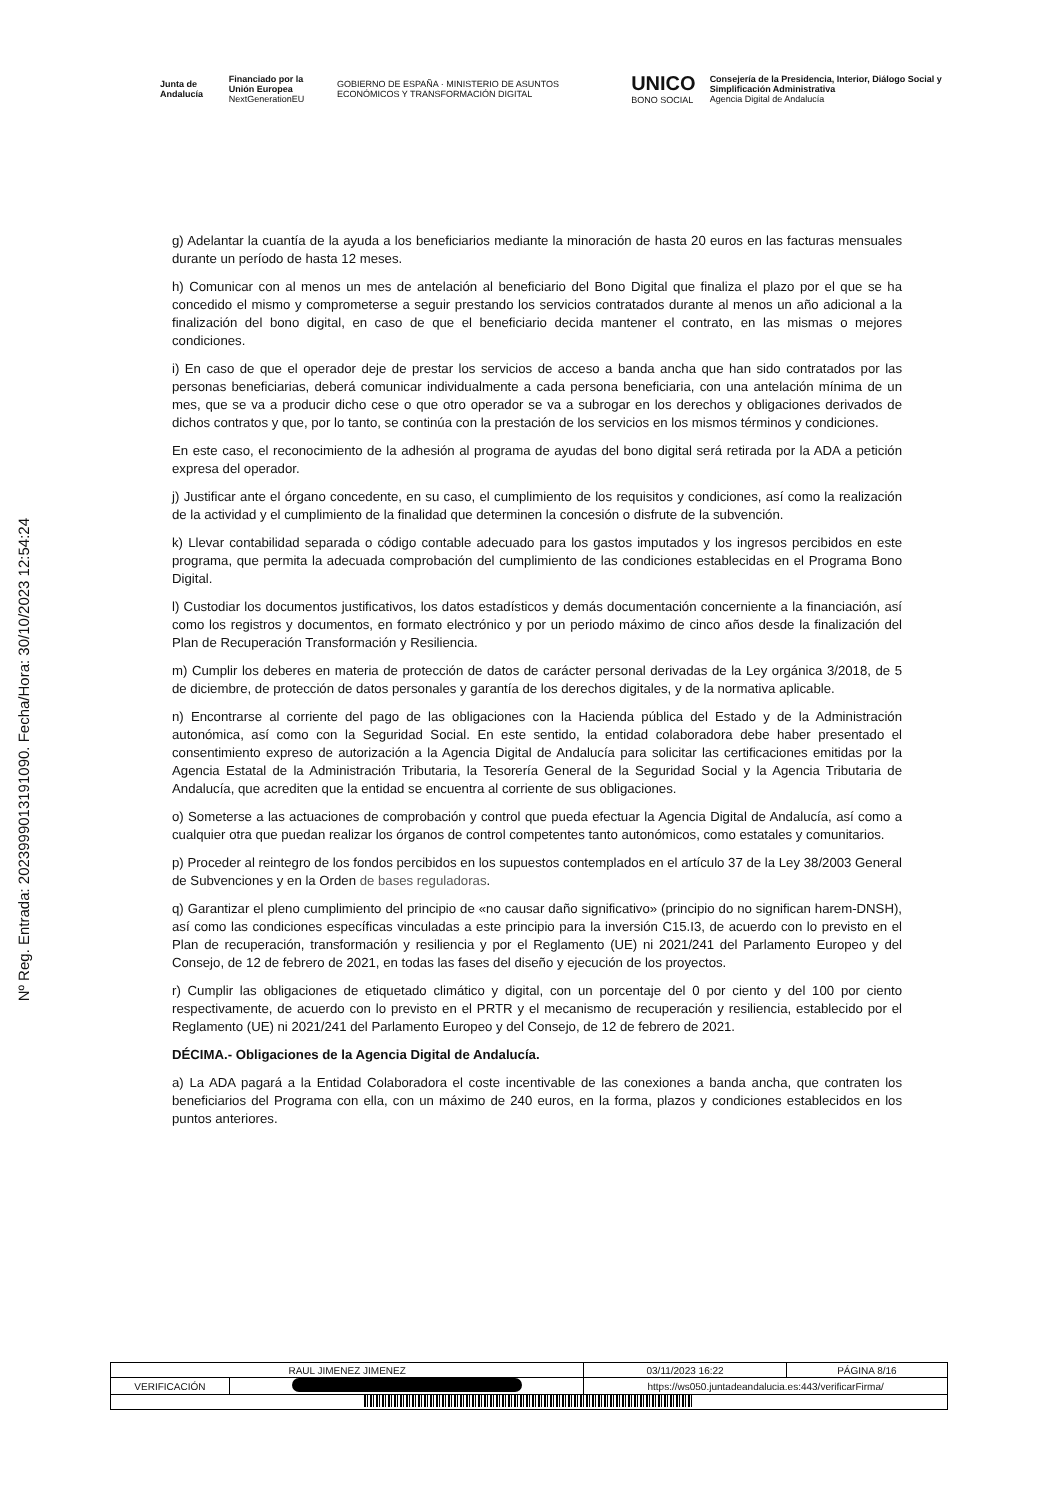Junta de Andalucía Financiado por la Unión Europea
NextGenerationEU GOBIERNO DE ESPAÑA · MINISTERIO DE ASUNTOS ECONÓMICOS Y TRANSFORMACIÓN DIGITAL UNICO
BONO SOCIAL Consejería de la Presidencia, Interior, Diálogo Social y Simplificación Administrativa
Agencia Digital de Andalucía
Nº Reg. Entrada: 202399901319109​0. Fecha/Hora: 30/10/2023 12:54:24
g) Adelantar la cuantía de la ayuda a los beneficiarios mediante la minoración de hasta 20 euros en las facturas mensuales durante un período de hasta 12 meses.
h) Comunicar con al menos un mes de antelación al beneficiario del Bono Digital que finaliza el plazo por el que se ha concedido el mismo y comprometerse a seguir prestando los servicios contratados durante al menos un año adicional a la finalización del bono digital, en caso de que el beneficiario decida mantener el contrato, en las mismas o mejores condiciones.
i) En caso de que el operador deje de prestar los servicios de acceso a banda ancha que han sido contratados por las personas beneficiarias, deberá comunicar individualmente a cada persona beneficiaria, con una antelación mínima de un mes, que se va a producir dicho cese o que otro operador se va a subrogar en los derechos y obligaciones derivados de dichos contratos y que, por lo tanto, se continúa con la prestación de los servicios en los mismos términos y condiciones.
En este caso, el reconocimiento de la adhesión al programa de ayudas del bono digital será retirada por la ADA a petición expresa del operador.
j) Justificar ante el órgano concedente, en su caso, el cumplimiento de los requisitos y condiciones, así como la realización de la actividad y el cumplimiento de la finalidad que determinen la concesión o disfrute de la subvención.
k) Llevar contabilidad separada o código contable adecuado para los gastos imputados y los ingresos percibidos en este programa, que permita la adecuada comprobación del cumplimiento de las condiciones establecidas en el Programa Bono Digital.
l) Custodiar los documentos justificativos, los datos estadísticos y demás documentación concerniente a la financiación, así como los registros y documentos, en formato electrónico y por un periodo máximo de cinco años desde la finalización del Plan de Recuperación Transformación y Resiliencia.
m) Cumplir los deberes en materia de protección de datos de carácter personal derivadas de la Ley orgánica 3/2018, de 5 de diciembre, de protección de datos personales y garantía de los derechos digitales, y de la normativa aplicable.
n) Encontrarse al corriente del pago de las obligaciones con la Hacienda pública del Estado y de la Administración autonómica, así como con la Seguridad Social. En este sentido, la entidad colaboradora debe haber presentado el consentimiento expreso de autorización a la Agencia Digital de Andalucía para solicitar las certificaciones emitidas por la Agencia Estatal de la Administración Tributaria, la Tesorería General de la Seguridad Social y la Agencia Tributaria de Andalucía, que acrediten que la entidad se encuentra al corriente de sus obligaciones.
o) Someterse a las actuaciones de comprobación y control que pueda efectuar la Agencia Digital de Andalucía, así como a cualquier otra que puedan realizar los órganos de control competentes tanto autonómicos, como estatales y comunitarios.
p) Proceder al reintegro de los fondos percibidos en los supuestos contemplados en el artículo 37 de la Ley 38/2003 General de Subvenciones y en la Orden de bases reguladoras.
q) Garantizar el pleno cumplimiento del principio de «no causar daño significativo» (principio do no significan harem-DNSH), así como las condiciones específicas vinculadas a este principio para la inversión C15.I3, de acuerdo con lo previsto en el Plan de recuperación, transformación y resiliencia y por el Reglamento (UE) ni 2021/241 del Parlamento Europeo y del Consejo, de 12 de febrero de 2021, en todas las fases del diseño y ejecución de los proyectos.
r) Cumplir las obligaciones de etiquetado climático y digital, con un porcentaje del 0 por ciento y del 100 por ciento respectivamente, de acuerdo con lo previsto en el PRTR y el mecanismo de recuperación y resiliencia, establecido por el Reglamento (UE) ni 2021/241 del Parlamento Europeo y del Consejo, de 12 de febrero de 2021.
DÉCIMA.- Obligaciones de la Agencia Digital de Andalucía.
a) La ADA pagará a la Entidad Colaboradora el coste incentivable de las conexiones a banda ancha, que contraten los beneficiarios del Programa con ella, con un máximo de 240 euros, en la forma, plazos y condiciones establecidos en los puntos anteriores.
| RAUL JIMENEZ JIMENEZ | | | 03/11/2023 16:22 | PÁGINA 8/16 |
| VERIFICACIÓN | | https://ws050.juntadeandalucia.es:443/verificarFirma/ | | |